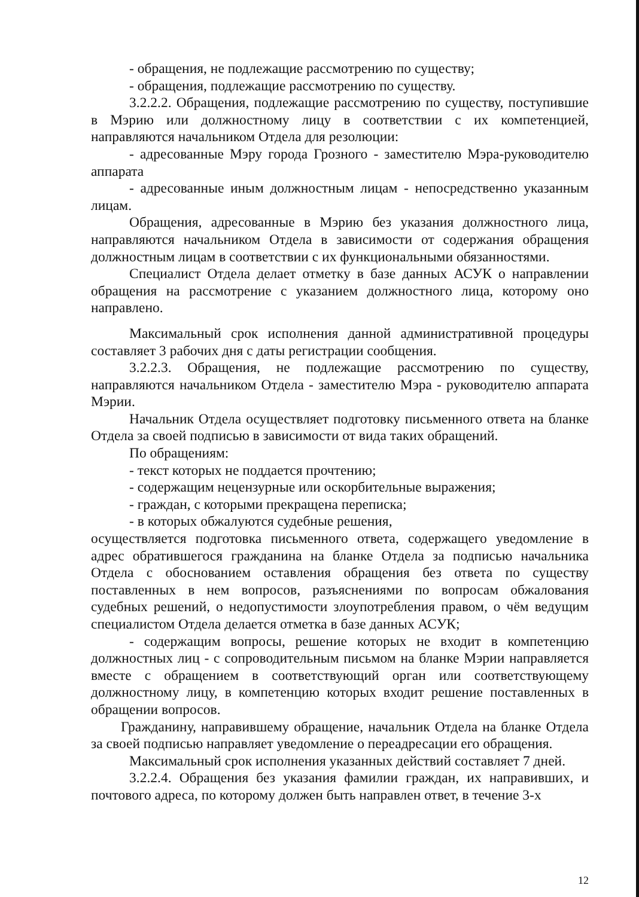- обращения, не подлежащие рассмотрению по существу;
- обращения, подлежащие рассмотрению по существу.
3.2.2.2. Обращения, подлежащие рассмотрению по существу, поступившие в Мэрию или должностному лицу в соответствии с их компетенцией, направляются начальником Отдела для резолюции:
- адресованные Мэру города Грозного - заместителю Мэра-руководителю аппарата
- адресованные иным должностным лицам - непосредственно указанным лицам.
Обращения, адресованные в Мэрию без указания должностного лица, направляются начальником Отдела в зависимости от содержания обращения должностным лицам в соответствии с их функциональными обязанностями.
Специалист Отдела делает отметку в базе данных АСУК о направлении обращения на рассмотрение с указанием должностного лица, которому оно направлено.
Максимальный срок исполнения данной административной процедуры составляет 3 рабочих дня с даты регистрации сообщения.
3.2.2.3. Обращения, не подлежащие рассмотрению по существу, направляются начальником Отдела - заместителю Мэра - руководителю аппарата Мэрии.
Начальник Отдела осуществляет подготовку письменного ответа на бланке Отдела за своей подписью в зависимости от вида таких обращений.
По обращениям:
- текст которых не поддается прочтению;
- содержащим нецензурные или оскорбительные выражения;
- граждан, с которыми прекращена переписка;
- в которых обжалуются судебные решения,
осуществляется подготовка письменного ответа, содержащего уведомление в адрес обратившегося гражданина на бланке Отдела за подписью начальника Отдела с обоснованием оставления обращения без ответа по существу поставленных в нем вопросов, разъяснениями по вопросам обжалования судебных решений, о недопустимости злоупотребления правом, о чём ведущим специалистом Отдела делается отметка в базе данных АСУК;
- содержащим вопросы, решение которых не входит в компетенцию должностных лиц - с сопроводительным письмом на бланке Мэрии направляется вместе с обращением в соответствующий орган или соответствующему должностному лицу, в компетенцию которых входит решение поставленных в обращении вопросов.
Гражданину, направившему обращение, начальник Отдела на бланке Отдела за своей подписью направляет уведомление о переадресации его обращения.
Максимальный срок исполнения указанных действий составляет 7 дней.
3.2.2.4. Обращения без указания фамилии граждан, их направивших, и почтового адреса, по которому должен быть направлен ответ, в течение 3-х
12